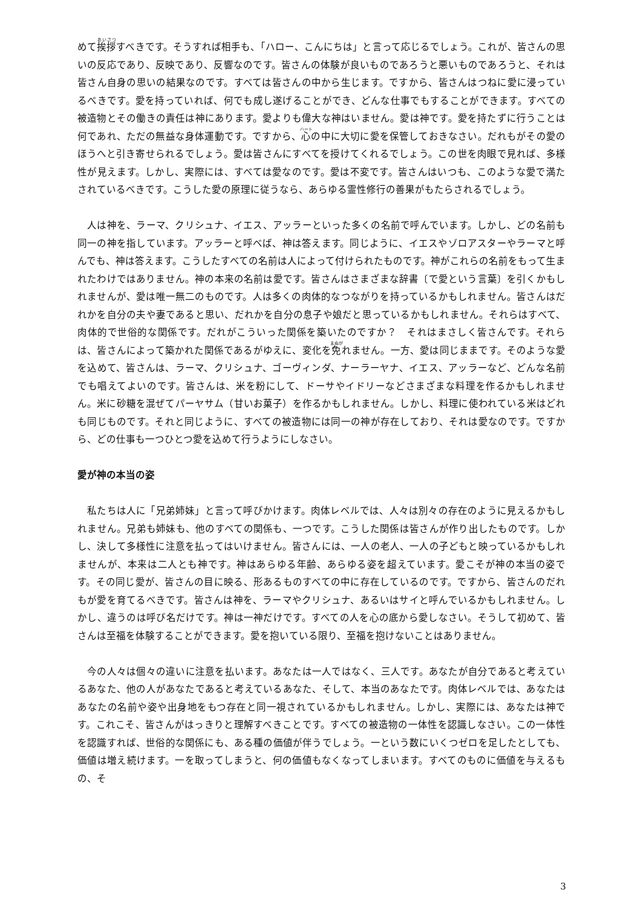めて挨拶すべきです。そうすれば相手も、「ハロー、こんにちは」と言って応じるでしょう。これが、皆さんの思いの反応であり、反映であり、反響なのです。皆さんの体験が良いものであろうと悪いものであろうと、それは皆さん自身の思いの結果なのです。すべては皆さんの中から生じます。ですから、皆さんはつねに愛に浸っているべきです。愛を持っていれば、何でも成し遂げることができ、どんな仕事でもすることができます。すべての被造物とその働きの責任は神にあります。愛よりも偉大な神はいません。愛は神です。愛を持たずに行うことは何であれ、ただの無益な身体運動です。ですから、心の中に大切に愛を保管しておきなさい。だれもがその愛のほうへと引き寄せられるでしょう。愛は皆さんにすべてを授けてくれるでしょう。この世を肉眼で見れば、多様性が見えます。しかし、実際には、すべては愛なのです。愛は不変です。皆さんはいつも、このような愛で満たされているべきです。こうした愛の原理に従うなら、あらゆる霊性修行の善果がもたらされるでしょう。
　人は神を、ラーマ、クリシュナ、イエス、アッラーといった多くの名前で呼んでいます。しかし、どの名前も同一の神を指しています。アッラーと呼べば、神は答えます。同じように、イエスやゾロアスターやラーマと呼んでも、神は答えます。こうしたすべての名前は人によって付けられたものです。神がこれらの名前をもって生まれたわけではありません。神の本来の名前は愛です。皆さんはさまざまな辞書〔で愛という言葉〕を引くかもしれませんが、愛は唯一無二のものです。人は多くの肉体的なつながりを持っているかもしれません。皆さんはだれかを自分の夫や妻であると思い、だれかを自分の息子や娘だと思っているかもしれません。それらはすべて、肉体的で世俗的な関係です。だれがこういった関係を築いたのですか？　それはまさしく皆さんです。それらは、皆さんによって築かれた関係であるがゆえに、変化を免れません。一方、愛は同じままです。そのような愛を込めて、皆さんは、ラーマ、クリシュナ、ゴーヴィンダ、ナーラーヤナ、イエス、アッラーなど、どんな名前でも唱えてよいのです。皆さんは、米を粉にして、ドーサやイドリーなどさまざまな料理を作るかもしれません。米に砂糖を混ぜてパーヤサム（甘いお菓子）を作るかもしれません。しかし、料理に使われている米はどれも同じものです。それと同じように、すべての被造物には同一の神が存在しており、それは愛なのです。ですから、どの仕事も一つひとつ愛を込めて行うようにしなさい。
愛が神の本当の姿
　私たちは人に「兄弟姉妹」と言って呼びかけます。肉体レベルでは、人々は別々の存在のように見えるかもしれません。兄弟も姉妹も、他のすべての関係も、一つです。こうした関係は皆さんが作り出したものです。しかし、決して多様性に注意を払ってはいけません。皆さんには、一人の老人、一人の子どもと映っているかもしれませんが、本来は二人とも神です。神はあらゆる年齢、あらゆる姿を超えています。愛こそが神の本当の姿です。その同じ愛が、皆さんの目に映る、形あるものすべての中に存在しているのです。ですから、皆さんのだれもが愛を育てるべきです。皆さんは神を、ラーマやクリシュナ、あるいはサイと呼んでいるかもしれません。しかし、違うのは呼び名だけです。神は一神だけです。すべての人を心の底から愛しなさい。そうして初めて、皆さんは至福を体験することができます。愛を抱いている限り、至福を抱けないことはありません。
　今の人々は個々の違いに注意を払います。あなたは一人ではなく、三人です。あなたが自分であると考えているあなた、他の人があなたであると考えているあなた、そして、本当のあなたです。肉体レベルでは、あなたはあなたの名前や姿や出身地をもつ存在と同一視されているかもしれません。しかし、実際には、あなたは神です。これこそ、皆さんがはっきりと理解すべきことです。すべての被造物の一体性を認識しなさい。この一体性を認識すれば、世俗的な関係にも、ある種の価値が伴うでしょう。一という数にいくつゼロを足したとしても、価値は増え続けます。一を取ってしまうと、何の価値もなくなってしまいます。すべてのものに価値を与えるもの、そ
3